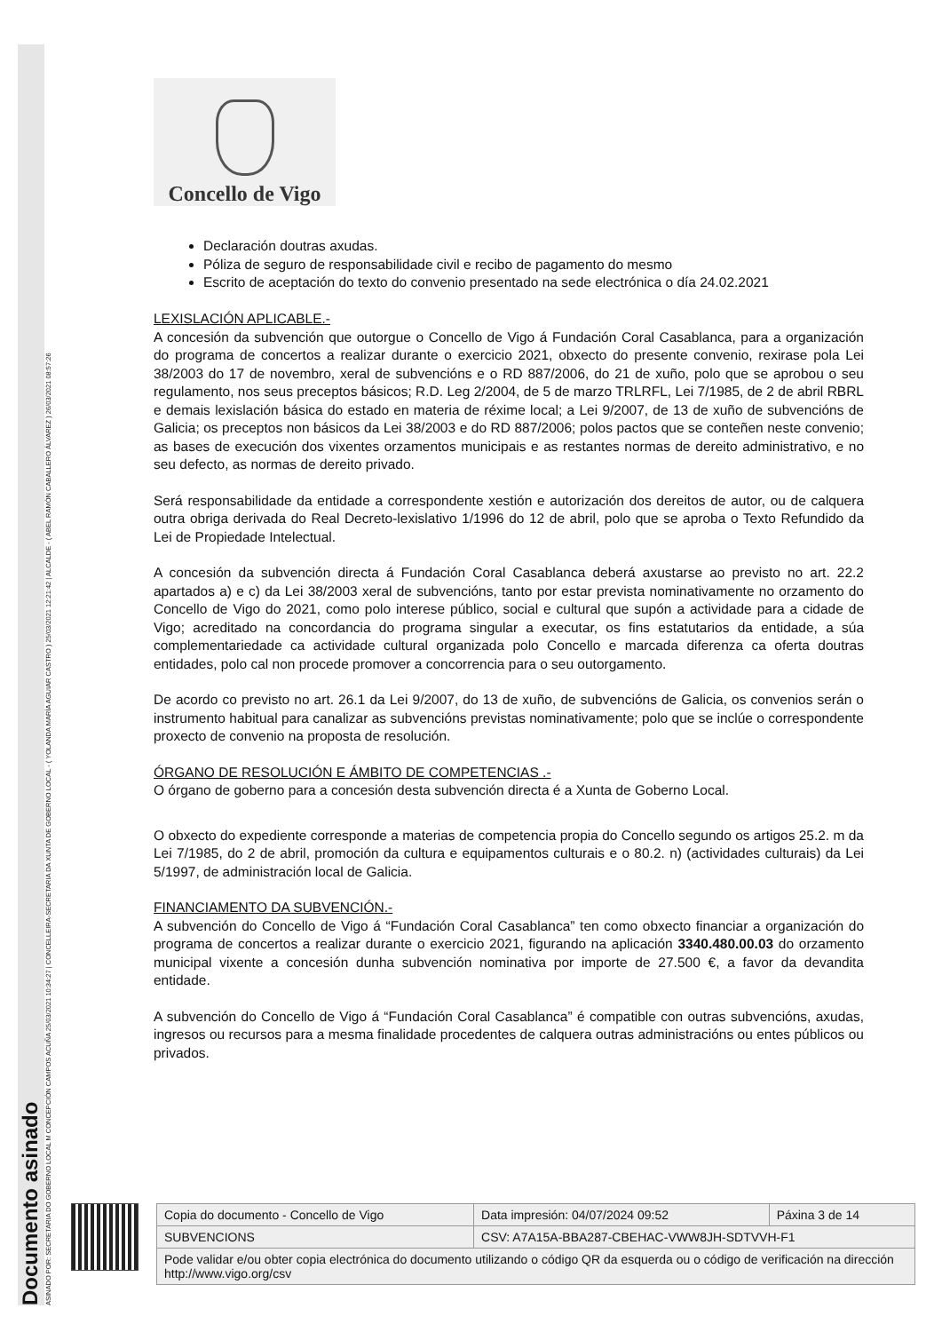Documento asinado
ASINADO POR: SECRETARIA DO GOBERNO LOCAL M CONCEPCIÓN CAMPOS ACUÑA 25/03/2021 10:34:27 | CONCELLEIRA-SECRETARIA DA XUNTA DE GOBERNO LOCAL - ( YOLANDA MARÍA AGUIAR CASTRO ) 25/03/2021 12:21:42 | ALCALDE - ( ABEL RAMÓN CABALLERO ÁLVAREZ ) 26/03/2021 08:57:26
Concello de Vigo
Declaración doutras axudas.
Póliza de seguro de responsabilidade civil e recibo de pagamento do mesmo
Escrito de aceptación do texto do convenio presentado na sede electrónica o día 24.02.2021
LEXISLACIÓN APLICABLE.-
A concesión da subvención que outorgue o Concello de Vigo á Fundación Coral Casablanca, para a organización do programa de concertos a realizar durante o exercicio 2021, obxecto do presente convenio, rexirase pola Lei 38/2003 do 17 de novembro, xeral de subvencións e o RD 887/2006, do 21 de xuño, polo que se aprobou o seu regulamento, nos seus preceptos básicos; R.D. Leg 2/2004, de 5 de marzo TRLRFL, Lei 7/1985, de 2 de abril RBRL e demais lexislación básica do estado en materia de réxime local; a Lei 9/2007, de 13 de xuño de subvencións de Galicia; os preceptos non básicos da Lei 38/2003 e do RD 887/2006; polos pactos que se conteñen neste convenio; as bases de execución dos vixentes orzamentos municipais e as restantes normas de dereito administrativo, e no seu defecto, as normas de dereito privado.
Será responsabilidade da entidade a correspondente xestión e autorización dos dereitos de autor, ou de calquera outra obriga derivada do Real Decreto-lexislativo 1/1996 do 12 de abril, polo que se aproba o Texto Refundido da Lei de Propiedade Intelectual.
A concesión da subvención directa á Fundación Coral Casablanca deberá axustarse ao previsto no art. 22.2 apartados a) e c) da Lei 38/2003 xeral de subvencións, tanto por estar prevista nominativamente no orzamento do Concello de Vigo do 2021, como polo interese público, social e cultural que supón a actividade para a cidade de Vigo; acreditado na concordancia do programa singular a executar, os fins estatutarios da entidade, a súa complementariedade ca actividade cultural organizada polo Concello e marcada diferenza ca oferta doutras entidades, polo cal non procede promover a concorrencia para o seu outorgamento.
De acordo co previsto no art. 26.1 da Lei 9/2007, do 13 de xuño, de subvencións de Galicia, os convenios serán o instrumento habitual para canalizar as subvencións previstas nominativamente; polo que se inclúe o correspondente proxecto de convenio na proposta de resolución.
ÓRGANO DE RESOLUCIÓN E ÁMBITO DE COMPETENCIAS .-
O órgano de goberno para a concesión desta subvención directa é a Xunta de Goberno Local.
O obxecto do expediente corresponde a materias de competencia propia do Concello segundo os artigos 25.2. m da Lei 7/1985, do 2 de abril, promoción da cultura e equipamentos culturais e o 80.2. n) (actividades culturais) da Lei 5/1997, de administración local de Galicia.
FINANCIAMENTO DA SUBVENCIÓN.-
A subvención do Concello de Vigo á “Fundación Coral Casablanca” ten como obxecto financiar a organización do programa de concertos a realizar durante o exercicio 2021, figurando na aplicación 3340.480.00.03 do orzamento municipal vixente a concesión dunha subvención nominativa por importe de 27.500 €, a favor da devandita entidade.
A subvención do Concello de Vigo á “Fundación Coral Casablanca” é compatible con outras subvencións, axudas, ingresos ou recursos para a mesma finalidade procedentes de calquera outras administracións ou entes públicos ou privados.
| Copia do documento - Concello de Vigo | Data impresión: 04/07/2024 09:52 | Páxina 3 de 14 |
| SUBVENCIONS | CSV: A7A15A-BBA287-CBEHAC-VWW8JH-SDTVVH-F1 | |
| Pode validar e/ou obter copia electrónica do documento utilizando o código QR da esquerda ou o código de verificación na dirección http://www.vigo.org/csv | | |